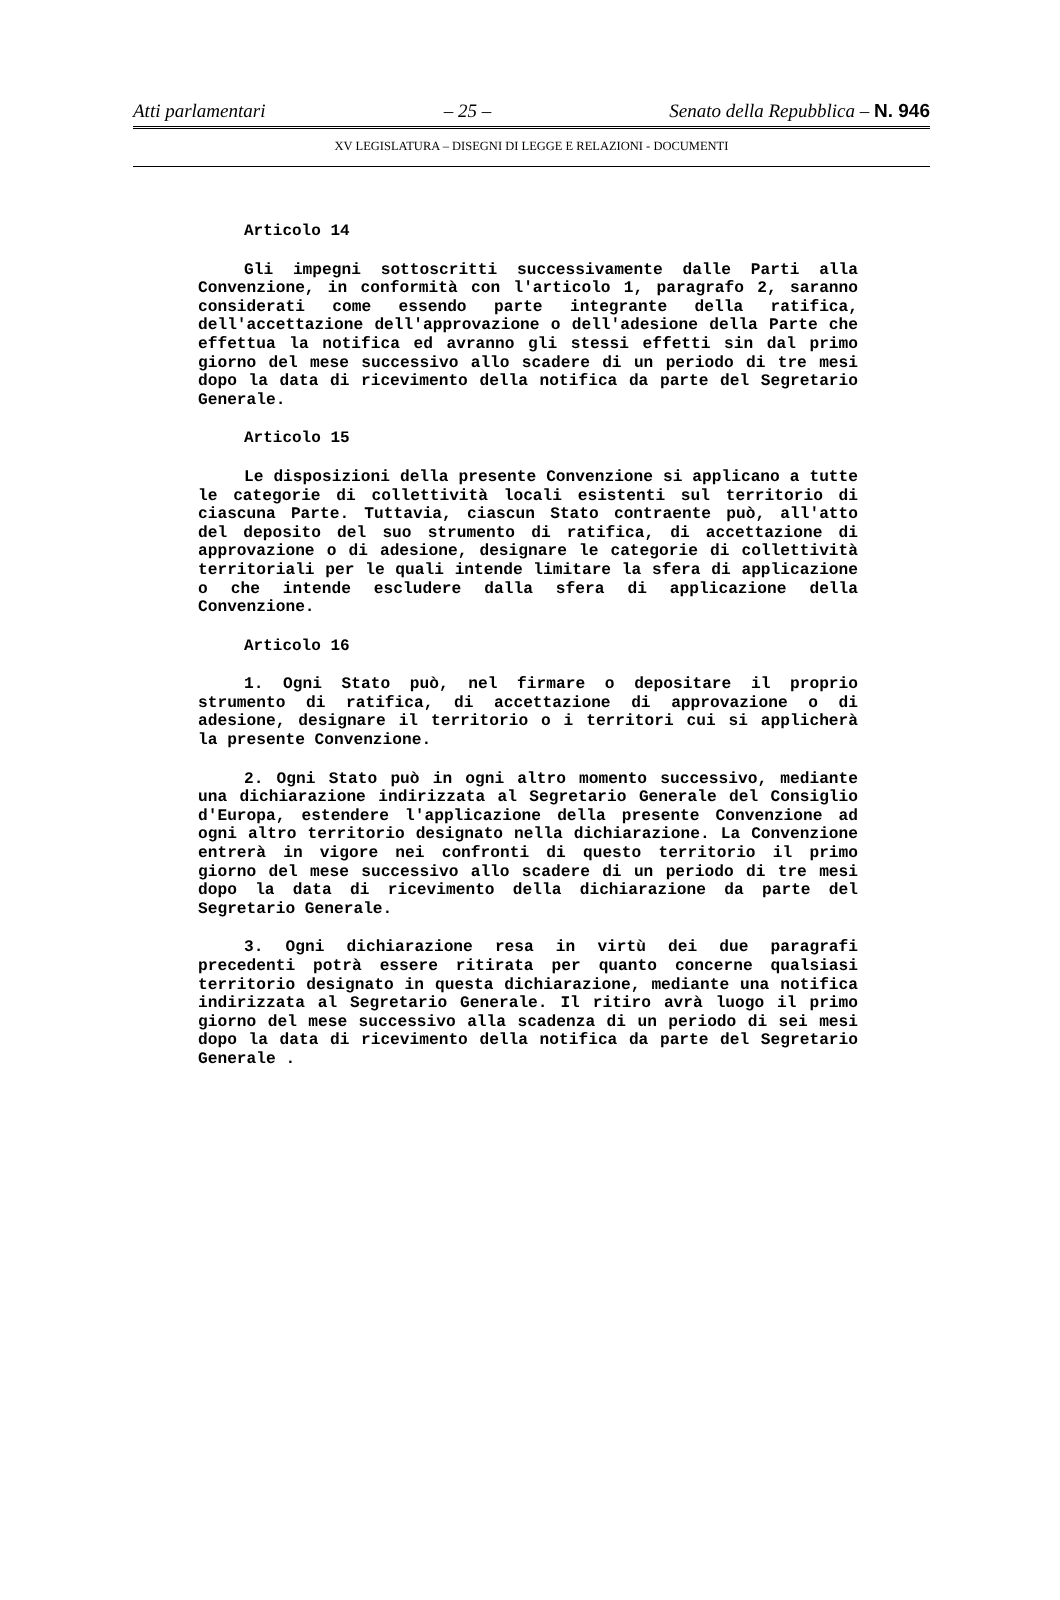Atti parlamentari – 25 – Senato della Repubblica – N. 946
XV LEGISLATURA – DISEGNI DI LEGGE E RELAZIONI - DOCUMENTI
Articolo 14
Gli impegni sottoscritti successivamente dalle Parti alla Convenzione, in conformità con l'articolo 1, paragrafo 2, saranno considerati come essendo parte integrante della ratifica, dell'accettazione dell'approvazione o dell'adesione della Parte che effettua la notifica ed avranno gli stessi effetti sin dal primo giorno del mese successivo allo scadere di un periodo di tre mesi dopo la data di ricevimento della notifica da parte del Segretario Generale.
Articolo 15
Le disposizioni della presente Convenzione si applicano a tutte le categorie di collettività locali esistenti sul territorio di ciascuna Parte. Tuttavia, ciascun Stato contraente può, all'atto del deposito del suo strumento di ratifica, di accettazione di approvazione o di adesione, designare le categorie di collettività territoriali per le quali intende limitare la sfera di applicazione o che intende escludere dalla sfera di applicazione della Convenzione.
Articolo 16
1. Ogni Stato può, nel firmare o depositare il proprio strumento di ratifica, di accettazione di approvazione o di adesione, designare il territorio o i territori cui si applicherà la presente Convenzione.
2. Ogni Stato può in ogni altro momento successivo, mediante una dichiarazione indirizzata al Segretario Generale del Consiglio d'Europa, estendere l'applicazione della presente Convenzione ad ogni altro territorio designato nella dichiarazione. La Convenzione entrerà in vigore nei confronti di questo territorio il primo giorno del mese successivo allo scadere di un periodo di tre mesi dopo la data di ricevimento della dichiarazione da parte del Segretario Generale.
3. Ogni dichiarazione resa in virtù dei due paragrafi precedenti potrà essere ritirata per quanto concerne qualsiasi territorio designato in questa dichiarazione, mediante una notifica indirizzata al Segretario Generale. Il ritiro avrà luogo il primo giorno del mese successivo alla scadenza di un periodo di sei mesi dopo la data di ricevimento della notifica da parte del Segretario Generale .